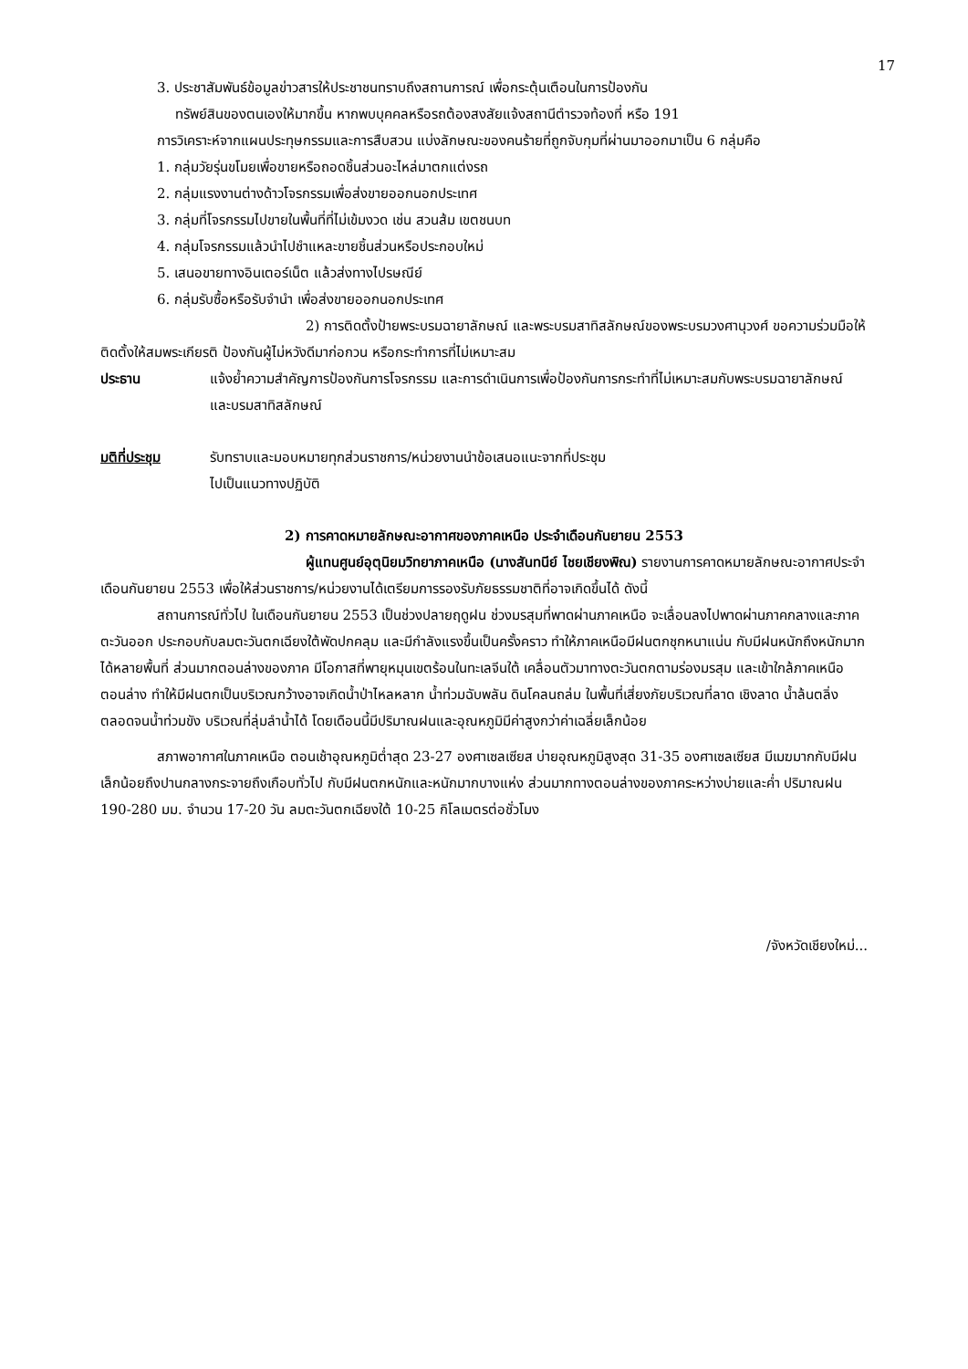17
3. ประชาสัมพันธ์ข้อมูลข่าวสารให้ประชาชนทราบถึงสถานการณ์ เพื่อกระตุ้นเตือนในการป้องกัน
ทรัพย์สินของตนเองให้มากขึ้น หากพบบุคคลหรือรถต้องสงสัยแจ้งสถานีตำรวจท้องที่ หรือ 191
การวิเคราะห์จากแผนประทุษกรรมและการสืบสวน แบ่งลักษณะของคนร้ายที่ถูกจับกุมที่ผ่านมาออกมาเป็น 6 กลุ่มคือ
1. กลุ่มวัยรุ่นขโมยเพื่อขายหรือถอดชิ้นส่วนอะไหล่มาตกแต่งรถ
2. กลุ่มแรงงานต่างด้าวโจรกรรมเพื่อส่งขายออกนอกประเทศ
3. กลุ่มที่โจรกรรมไปขายในพื้นที่ที่ไม่เข้มงวด เช่น สวนส้ม เขตชนบท
4. กลุ่มโจรกรรมแล้วนำไปชำแหละขายชิ้นส่วนหรือประกอบใหม่
5. เสนอขายทางอินเตอร์เน็ต แล้วส่งทางไปรษณีย์
6. กลุ่มรับซื้อหรือรับจำนำ เพื่อส่งขายออกนอกประเทศ
2) การติดตั้งป้ายพระบรมฉายาลักษณ์ และพระบรมสาทิสลักษณ์ของพระบรมวงศานุวงศ์ ขอความร่วมมือให้ติดตั้งให้สมพระเกียรติ ป้องกันผู้ไม่หวังดีมาก่อกวน หรือกระทำการที่ไม่เหมาะสม
ประธาน แจ้งย้ำความสำคัญการป้องกันการโจรกรรม และการดำเนินการเพื่อป้องกันการกระทำที่ไม่เหมาะสมกับพระบรมฉายาลักษณ์ และบรมสาทิสลักษณ์
มติที่ประชุม รับทราบและมอบหมายทุกส่วนราชการ/หน่วยงานนำข้อเสนอแนะจากที่ประชุม
ไปเป็นแนวทางปฏิบัติ
2) การคาดหมายลักษณะอากาศของภาคเหนือ ประจำเดือนกันยายน 2553
ผู้แทนศูนย์อุตุนิยมวิทยาภาคเหนือ (นางสันทนีย์ ไชยเชียงพิณ) รายงานการคาดหมายลักษณะอากาศประจำเดือนกันยายน 2553 เพื่อให้ส่วนราชการ/หน่วยงานได้เตรียมการรองรับภัยธรรมชาติที่อาจเกิดขึ้นได้ ดังนี้
สถานการณ์ทั่วไป ในเดือนกันยายน 2553 เป็นช่วงปลายฤดูฝน ช่วงมรสุมที่พาดผ่านภาคเหนือ จะเลื่อนลงไปพาดผ่านภาคกลางและภาคตะวันออก ประกอบกับลมตะวันตกเฉียงใต้พัดปกคลุม และมีกำลังแรงขึ้นเป็นครั้งคราว ทำให้ภาคเหนือมีฝนตกชุกหนาแน่น กับมีฝนหนักถึงหนักมากได้หลายพื้นที่ ส่วนมากตอนล่างของภาค มีโอกาสที่พายุหมุนเขตร้อนในทะเลจีนใต้ เคลื่อนตัวมาทางตะวันตกตามร่องมรสุม และเข้าใกล้ภาคเหนือตอนล่าง ทำให้มีฝนตกเป็นบริเวณกว้างอาจเกิดน้ำป่าไหลหลาก น้ำท่วมฉับพลัน ดินโคลนถล่ม ในพื้นที่เสี่ยงภัยบริเวณที่ลาด เชิงลาด น้ำล้นตลิ่ง ตลอดจนน้ำท่วมขัง บริเวณที่ลุ่มลำน้ำได้ โดยเดือนนี้มีปริมาณฝนและอุณหภูมิมีค่าสูงกว่าค่าเฉลี่ยเล็กน้อย
สภาพอากาศในภาคเหนือ ตอนเช้าอุณหภูมิต่ำสุด 23-27 องศาเซลเซียส บ่ายอุณหภูมิสูงสุด 31-35 องศาเซลเซียส มีเมฆมากกับมีฝนเล็กน้อยถึงปานกลางกระจายถึงเกือบทั่วไป กับมีฝนตกหนักและหนักมากบางแห่ง ส่วนมากทางตอนล่างของภาคระหว่างบ่ายและค่ำ ปริมาณฝน 190-280 มม. จำนวน 17-20 วัน ลมตะวันตกเฉียงใต้ 10-25 กิโลเมตรต่อชั่วโมง
/จังหวัดเชียงใหม่...